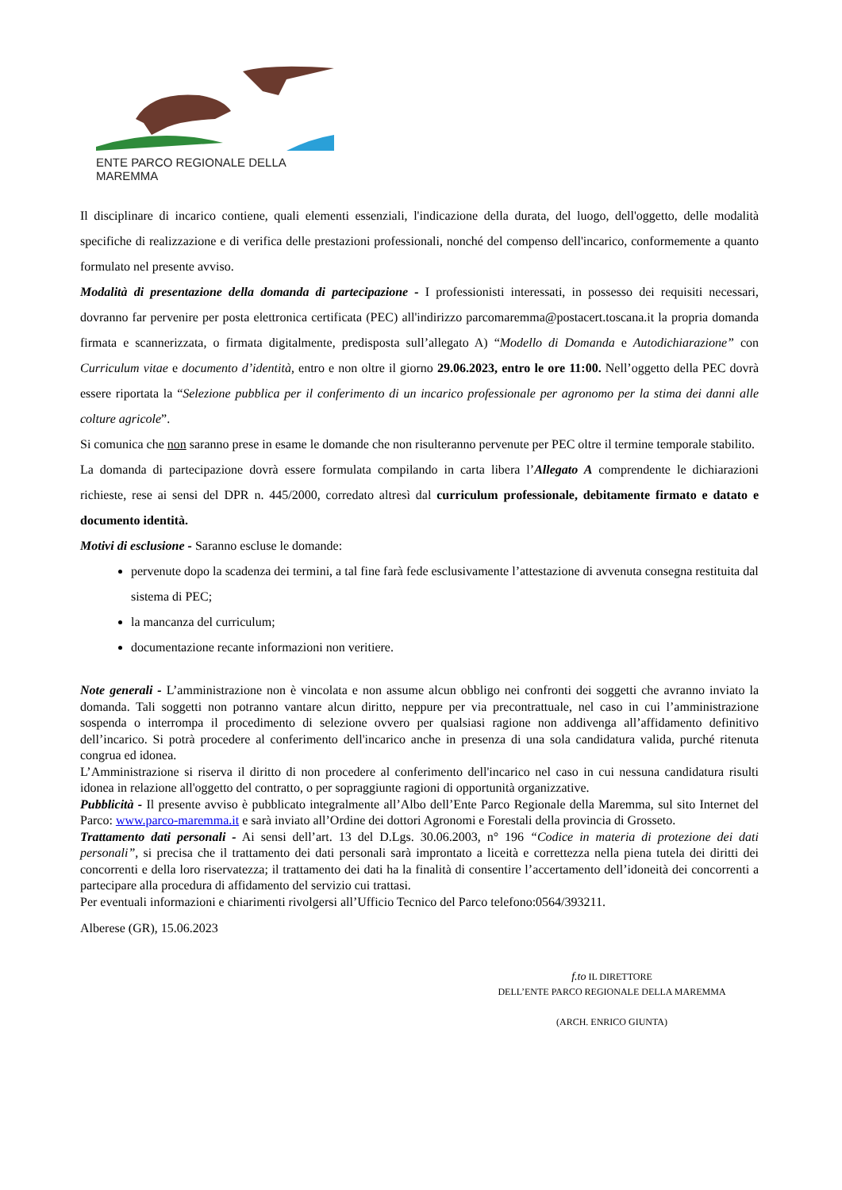ENTE PARCO REGIONALE DELLA MAREMMA
Il disciplinare di incarico contiene, quali elementi essenziali, l'indicazione della durata, del luogo, dell'oggetto, delle modalità specifiche di realizzazione e di verifica delle prestazioni professionali, nonché del compenso dell'incarico, conformemente a quanto formulato nel presente avviso.
Modalità di presentazione della domanda di partecipazione - I professionisti interessati, in possesso dei requisiti necessari, dovranno far pervenire per posta elettronica certificata (PEC) all'indirizzo parcomaremma@postacert.toscana.it la propria domanda firmata e scannerizzata, o firmata digitalmente, predisposta sull’allegato A) “Modello di Domanda e Autodichiarazione” con Curriculum vitae e documento d’identità, entro e non oltre il giorno 29.06.2023, entro le ore 11:00. Nell’oggetto della PEC dovrà essere riportata la “Selezione pubblica per il conferimento di un incarico professionale per agronomo per la stima dei danni alle colture agricole”.
Si comunica che non saranno prese in esame le domande che non risulteranno pervenute per PEC oltre il termine temporale stabilito.
La domanda di partecipazione dovrà essere formulata compilando in carta libera l’Allegato A comprendente le dichiarazioni richieste, rese ai sensi del DPR n. 445/2000, corredato altresì dal curriculum professionale, debitamente firmato e datato e documento identità.
Motivi di esclusione - Saranno escluse le domande:
pervenute dopo la scadenza dei termini, a tal fine farà fede esclusivamente l’attestazione di avvenuta consegna restituita dal sistema di PEC;
la mancanza del curriculum;
documentazione recante informazioni non veritiere.
Note generali - L’amministrazione non è vincolata e non assume alcun obbligo nei confronti dei soggetti che avranno inviato la domanda. Tali soggetti non potranno vantare alcun diritto, neppure per via precontrattuale, nel caso in cui l’amministrazione sospenda o interrompa il procedimento di selezione ovvero per qualsiasi ragione non addivenga all’affidamento definitivo dell’incarico. Si potrà procedere al conferimento dell'incarico anche in presenza di una sola candidatura valida, purché ritenuta congrua ed idonea.
L’Amministrazione si riserva il diritto di non procedere al conferimento dell'incarico nel caso in cui nessuna candidatura risulti idonea in relazione all'oggetto del contratto, o per sopraggiunte ragioni di opportunità organizzative.
Pubblicità - Il presente avviso è pubblicato integralmente all’Albo dell’Ente Parco Regionale della Maremma, sul sito Internet del Parco: www.parco-maremma.it e sarà inviato all’Ordine dei dottori Agronomi e Forestali della provincia di Grosseto.
Trattamento dati personali - Ai sensi dell’art. 13 del D.Lgs. 30.06.2003, n° 196 “Codice in materia di protezione dei dati personali”, si precisa che il trattamento dei dati personali sarà improntato a liceità e correttezza nella piena tutela dei diritti dei concorrenti e della loro riservatezza; il trattamento dei dati ha la finalità di consentire l’accertamento dell’idoneità dei concorrenti a partecipare alla procedura di affidamento del servizio cui trattasi.
Per eventuali informazioni e chiarimenti rivolgersi all’Ufficio Tecnico del Parco telefono:0564/393211.
Alberese (GR), 15.06.2023
f.to IL DIRETTORE
DELL’ENTE PARCO REGIONALE DELLA MAREMMA
(ARCH. ENRICO GIUNTA)